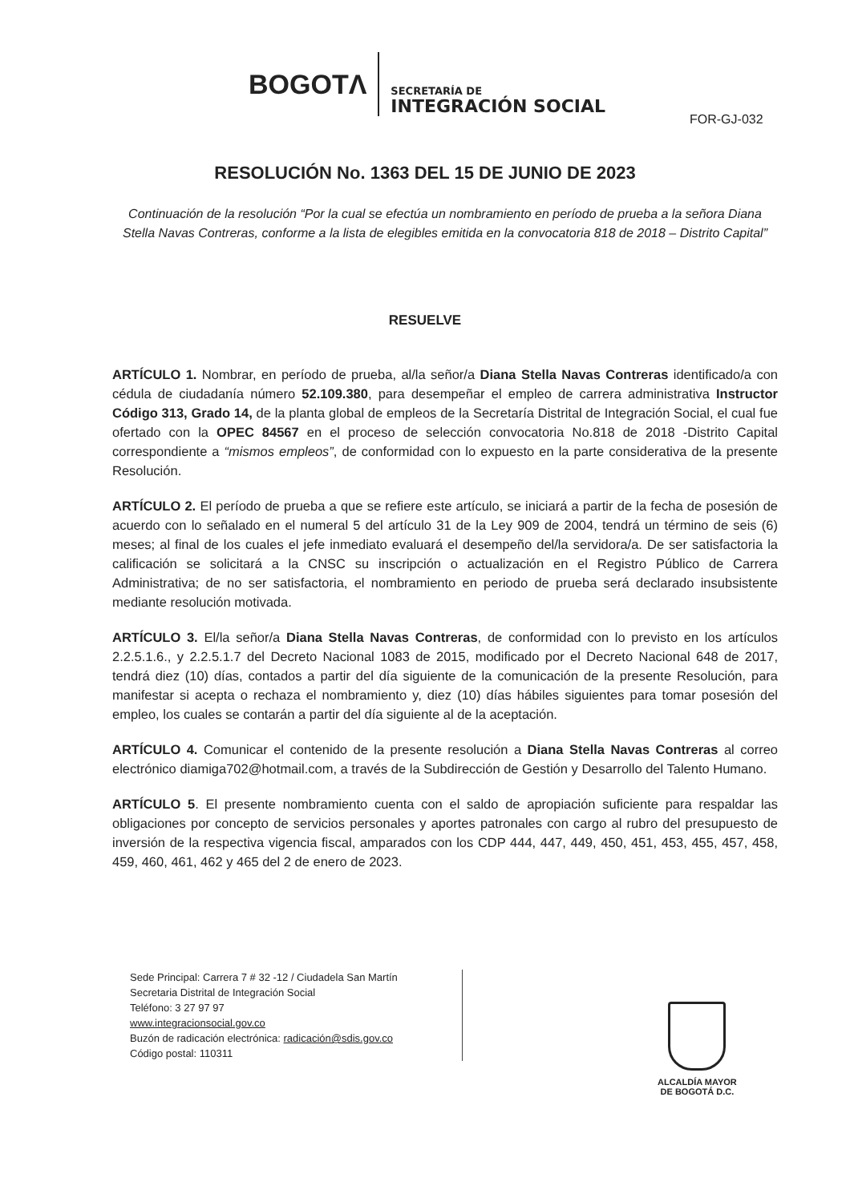BOGOTΛ
SECRETARÍA DE
INTEGRACIÓN SOCIAL
FOR-GJ-032
RESOLUCIÓN No. 1363 DEL 15 DE JUNIO DE 2023
Continuación de la resolución “Por la cual se efectúa un nombramiento en período de prueba a la señora Diana Stella Navas Contreras, conforme a la lista de elegibles emitida en la convocatoria 818 de 2018 – Distrito Capital”
RESUELVE
ARTÍCULO 1. Nombrar, en período de prueba, al/la señor/a Diana Stella Navas Contreras identificado/a con cédula de ciudadanía número 52.109.380, para desempeñar el empleo de carrera administrativa Instructor Código 313, Grado 14, de la planta global de empleos de la Secretaría Distrital de Integración Social, el cual fue ofertado con la OPEC 84567 en el proceso de selección convocatoria No.818 de 2018 -Distrito Capital correspondiente a “mismos empleos”, de conformidad con lo expuesto en la parte considerativa de la presente Resolución.
ARTÍCULO 2. El período de prueba a que se refiere este artículo, se iniciará a partir de la fecha de posesión de acuerdo con lo señalado en el numeral 5 del artículo 31 de la Ley 909 de 2004, tendrá un término de seis (6) meses; al final de los cuales el jefe inmediato evaluará el desempeño del/la servidora/a. De ser satisfactoria la calificación se solicitará a la CNSC su inscripción o actualización en el Registro Público de Carrera Administrativa; de no ser satisfactoria, el nombramiento en periodo de prueba será declarado insubsistente mediante resolución motivada.
ARTÍCULO 3. El/la señor/a Diana Stella Navas Contreras, de conformidad con lo previsto en los artículos 2.2.5.1.6., y 2.2.5.1.7 del Decreto Nacional 1083 de 2015, modificado por el Decreto Nacional 648 de 2017, tendrá diez (10) días, contados a partir del día siguiente de la comunicación de la presente Resolución, para manifestar si acepta o rechaza el nombramiento y, diez (10) días hábiles siguientes para tomar posesión del empleo, los cuales se contarán a partir del día siguiente al de la aceptación.
ARTÍCULO 4. Comunicar el contenido de la presente resolución a Diana Stella Navas Contreras al correo electrónico diamiga702@hotmail.com, a través de la Subdirección de Gestión y Desarrollo del Talento Humano.
ARTÍCULO 5. El presente nombramiento cuenta con el saldo de apropiación suficiente para respaldar las obligaciones por concepto de servicios personales y aportes patronales con cargo al rubro del presupuesto de inversión de la respectiva vigencia fiscal, amparados con los CDP 444, 447, 449, 450, 451, 453, 455, 457, 458, 459, 460, 461, 462 y 465 del 2 de enero de 2023.
Sede Principal: Carrera 7 # 32 -12 / Ciudadela San Martín
Secretaria Distrital de Integración Social
Teléfono: 3 27 97 97
www.integracionsocial.gov.co
Buzón de radicación electrónica: radicación@sdis.gov.co
Código postal: 110311
ALCALDÍA MAYOR
DE BOGOTÁ D.C.